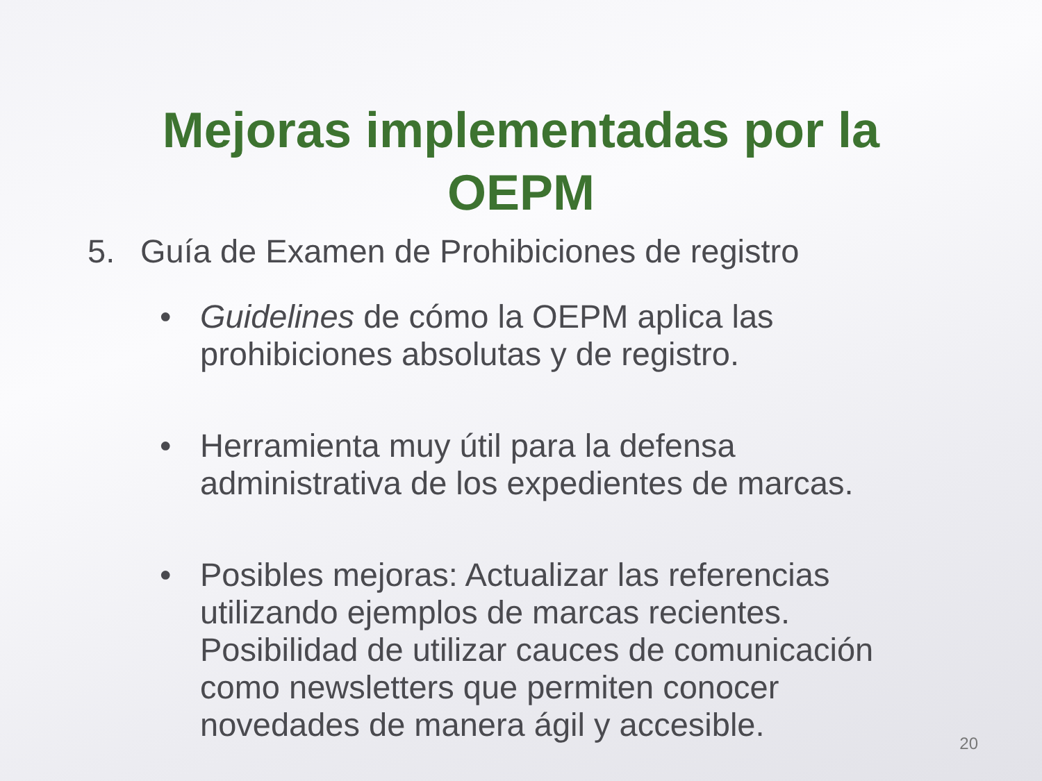Mejoras implementadas por la
OEPM
5. Guía de Examen de Prohibiciones de registro
• Guidelines de cómo la OEPM aplica las prohibiciones absolutas y de registro.
• Herramienta muy útil para la defensa administrativa de los expedientes de marcas.
• Posibles mejoras: Actualizar las referencias utilizando ejemplos de marcas recientes. Posibilidad de utilizar cauces de comunicación como newsletters que permiten conocer novedades de manera ágil y accesible.
20